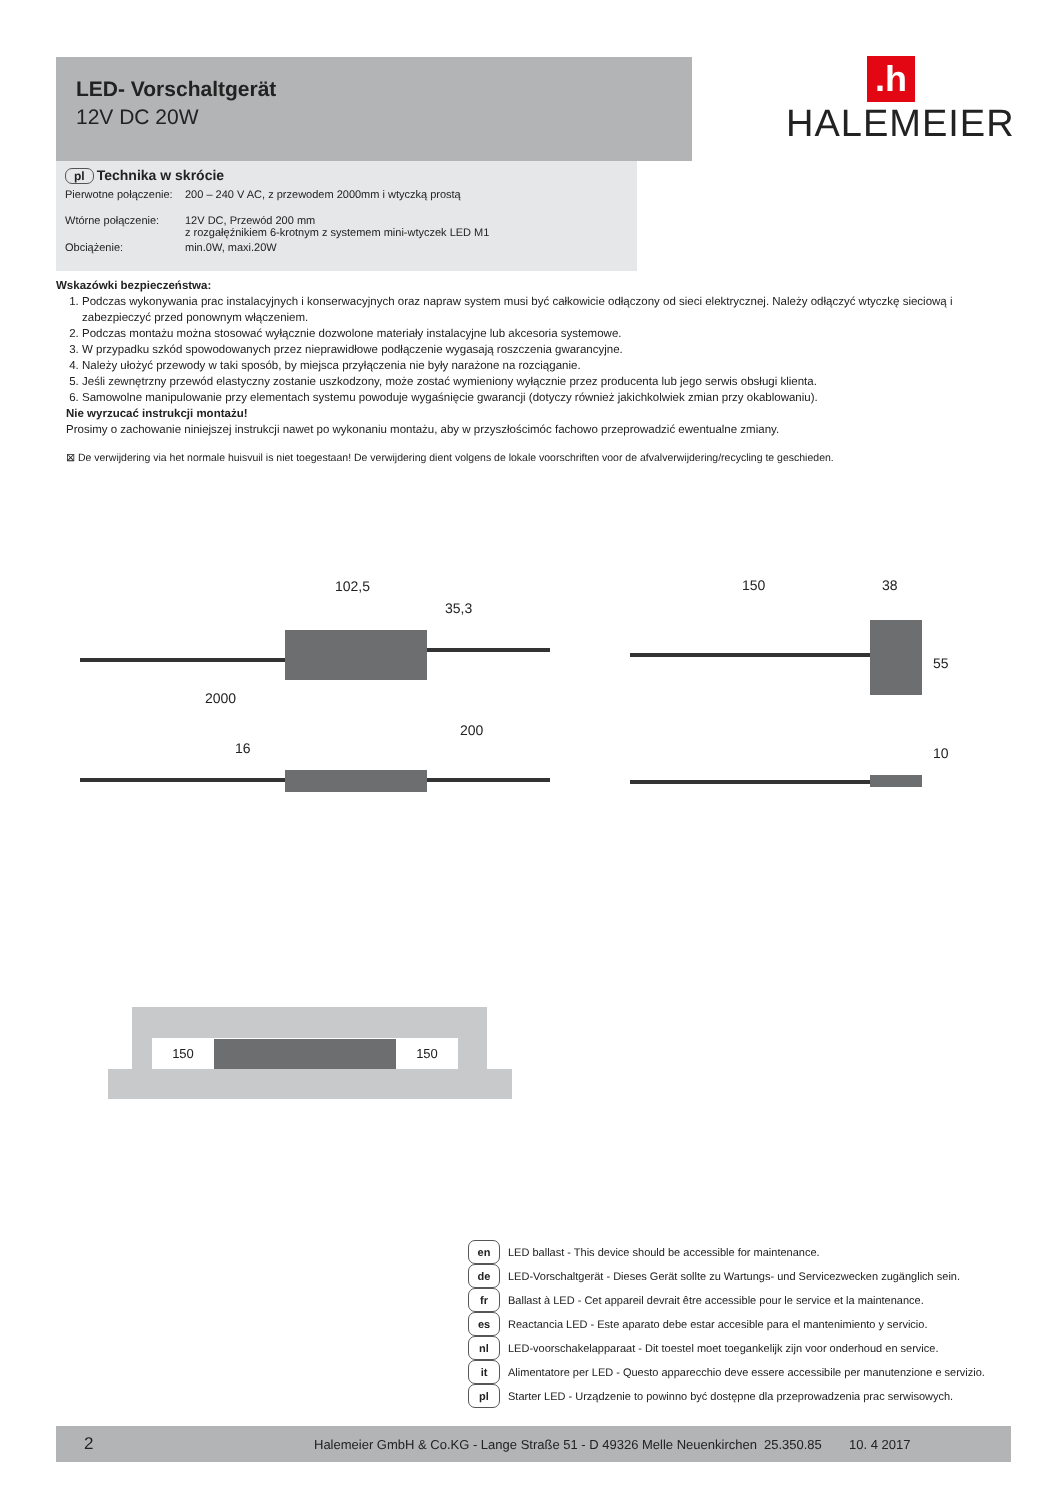LED- Vorschaltgerät
12V DC 20W
.h
HALEMEIER
pl Technika w skrócie
Pierwotne połączenie: 200 – 240 V AC, z przewodem 2000mm i wtyczką prostą
Wtórne połączenie: 12V DC, Przewód 200 mm
z rozgałęźnikiem 6-krotnym z systemem mini-wtyczek LED M1
Obciążenie: min.0W, maxi.20W
Wskazówki bezpieczeństwa:
1. Podczas wykonywania prac instalacyjnych i konserwacyjnych oraz napraw system musi być całkowicie odłączony od sieci elektrycznej. Należy odłączyć wtyczkę sieciową i zabezpieczyć przed ponownym włączeniem.
2. Podczas montażu można stosować wyłącznie dozwolone materiały instalacyjne lub akcesoria systemowe.
3. W przypadku szkód spowodowanych przez nieprawidłowe podłączenie wygasają roszczenia gwarancyjne.
4. Należy ułożyć przewody w taki sposób, by miejsca przyłączenia nie były narażone na rozciąganie.
5. Jeśli zewnętrzny przewód elastyczny zostanie uszkodzony, może zostać wymieniony wyłącznie przez producenta lub jego serwis obsługi klienta.
6. Samowolne manipulowanie przy elementach systemu powoduje wygaśnięcie gwarancji (dotyczy również jakichkolwiek zmian przy okablowaniu).
Nie wyrzucać instrukcji montażu!
Prosimy o zachowanie niniejszej instrukcji nawet po wykonaniu montażu, aby w przyszłościmóc fachowo przeprowadzić ewentualne zmiany.
⊠ De verwijdering via het normale huisvuil is niet toegestaan! De verwijdering dient volgens de lokale voorschriften voor de afvalverwijdering/recycling te geschieden.
102,5
35,3
2000
16
200
150 38
55
10
150 150
en LED ballast - This device should be accessible for maintenance.
de LED-Vorschaltgerät - Dieses Gerät sollte zu Wartungs- und Servicezwecken zugänglich sein.
fr Ballast à LED - Cet appareil devrait être accessible pour le service et la maintenance.
es Reactancia LED - Este aparato debe estar accesible para el mantenimiento y servicio.
nl LED-voorschakelapparaat - Dit toestel moet toegankelijk zijn voor onderhoud en service.
it Alimentatore per LED - Questo apparecchio deve essere accessibile per manutenzione e servizio.
pl Starter LED - Urządzenie to powinno być dostępne dla przeprowadzenia prac serwisowych.
2 Halemeier GmbH & Co.KG - Lange Straße 51 - D 49326 Melle Neuenkirchen 25.350.85 10. 4 2017